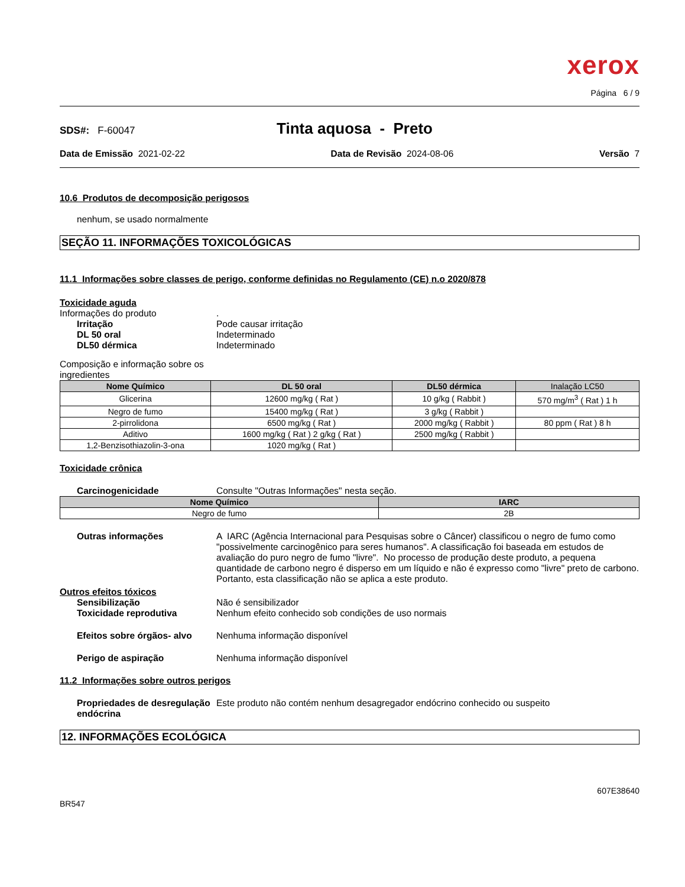xerox
Página 6 / 9
SDS#: F-60047 Tinta aquosa - Preto
Data de Emissão 2021-02-22 Data de Revisão 2024-08-06 Versão 7
10.6 Produtos de decomposição perigosos
nenhum, se usado normalmente
SEÇÃO 11. INFORMAÇÕES TOXICOLÓGICAS
11.1 Informações sobre classes de perigo, conforme definidas no Regulamento (CE) n.o 2020/878
Toxicidade aguda
Informações do produto.
Irritação Pode causar irritação
DL 50 oral Indeterminado
DL50 dérmica Indeterminado
Composição e informação sobre os
ingredientes
| Nome Químico | DL 50 oral | DL50 dérmica | Inalação LC50 |
| --- | --- | --- | --- |
| Glicerina | 12600 mg/kg ( Rat ) | 10 g/kg ( Rabbit ) | 570 mg/m<sup>3</sup> ( Rat ) 1 h |
| Negro de fumo | 15400 mg/kg ( Rat ) | 3 g/kg ( Rabbit ) | |
| 2-pirrolidona | 6500 mg/kg ( Rat ) | 2000 mg/kg ( Rabbit ) | 80 ppm ( Rat ) 8 h |
| Aditivo | 1600 mg/kg ( Rat ) 2 g/kg ( Rat ) | 2500 mg/kg ( Rabbit ) | |
| 1,2-Benzisothiazolin-3-ona | 1020 mg/kg ( Rat ) | | |
Toxicidade crônica
Carcinogenicidade Consulte "Outras Informações" nesta seção.
| Nome Químico | IARC |
| --- | --- |
| Negro de fumo | 2B |
Outras informações A IARC (Agência Internacional para Pesquisas sobre o Câncer) classificou o negro de fumo como "possivelmente carcinogênico para seres humanos". A classificação foi baseada em estudos de avaliação do puro negro de fumo "livre". No processo de produção deste produto, a pequena quantidade de carbono negro é disperso em um líquido e não é expresso como "livre" preto de carbono. Portanto, esta classificação não se aplica a este produto.
Outros efeitos tóxicos
Sensibilização Não é sensibilizador
Toxicidade reprodutiva Nenhum efeito conhecido sob condições de uso normais
Efeitos sobre órgãos- alvo Nenhuma informação disponível
Perigo de aspiração Nenhuma informação disponível
11.2 Informações sobre outros perigos
Propriedades de desregulação endócrina Este produto não contém nenhum desagregador endócrino conhecido ou suspeito
12. INFORMAÇÕES ECOLÓGICA
607E38640
BR547